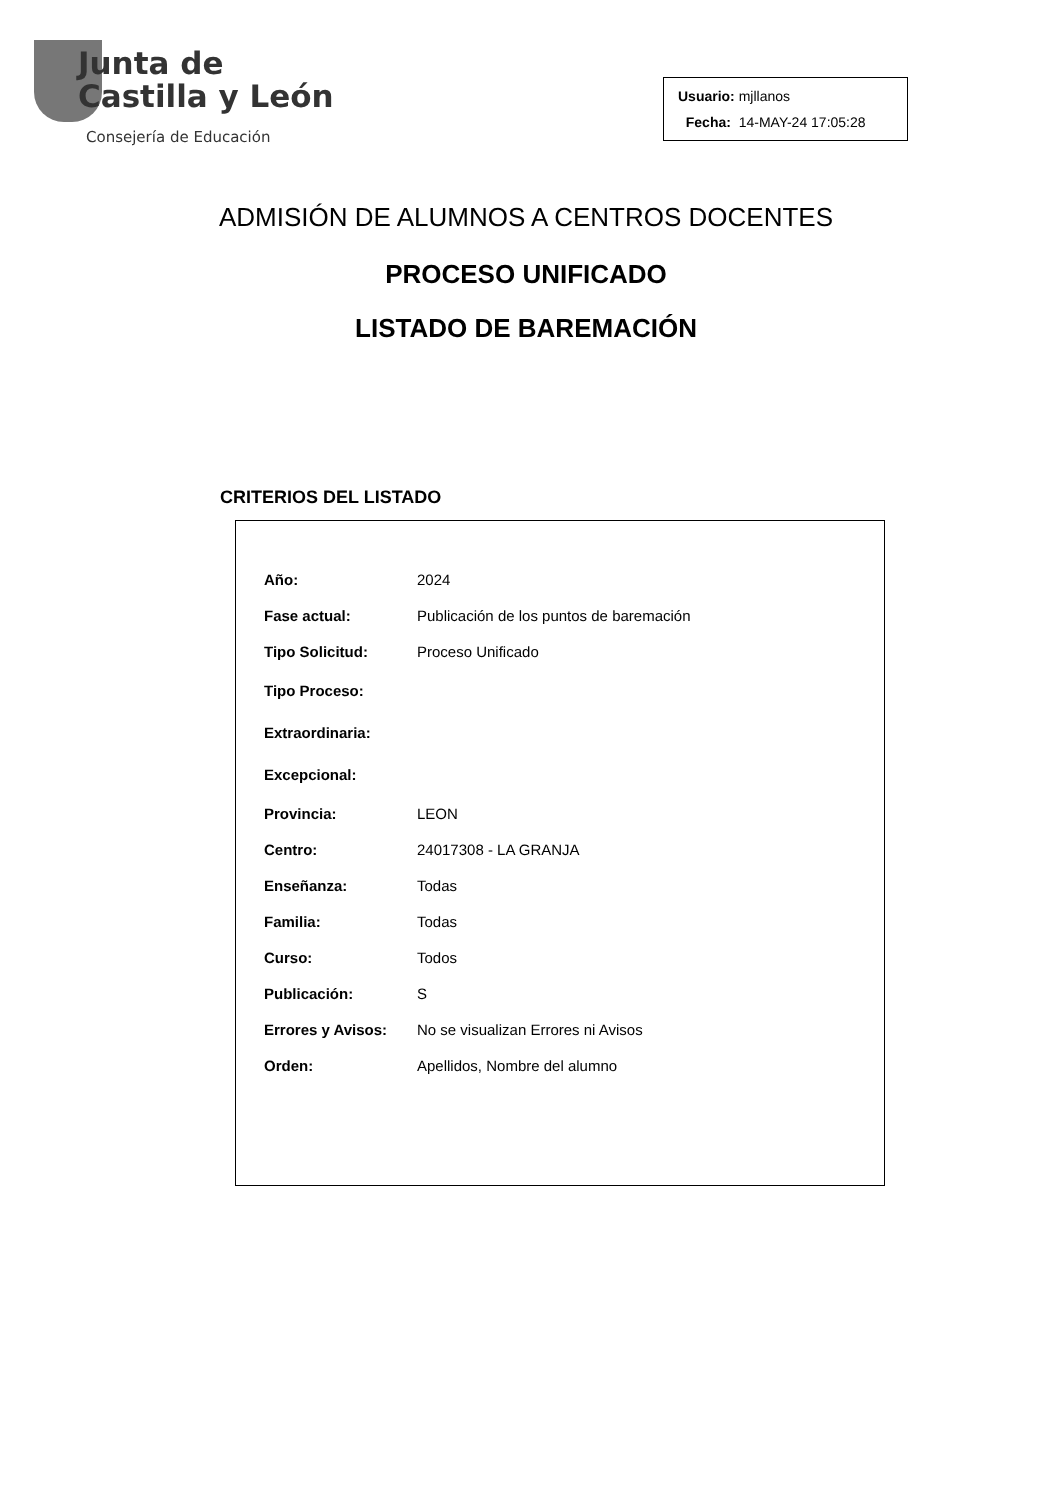Junta de
Castilla y León
Consejería de Educación
Usuario: mjllanos
Fecha: 14-MAY-24 17:05:28
ADMISIÓN DE ALUMNOS A CENTROS DOCENTES
PROCESO UNIFICADO
LISTADO DE BAREMACIÓN
CRITERIOS DEL LISTADO
| Año: | 2024 |
| Fase actual: | Publicación de los puntos de baremación |
| Tipo Solicitud: | Proceso Unificado |
| Tipo Proceso: | |
| Extraordinaria: | |
| Excepcional: | |
| Provincia: | LEON |
| Centro: | 24017308 - LA GRANJA |
| Enseñanza: | Todas |
| Familia: | Todas |
| Curso: | Todos |
| Publicación: | S |
| Errores y Avisos: | No se visualizan Errores ni Avisos |
| Orden: | Apellidos, Nombre del alumno |